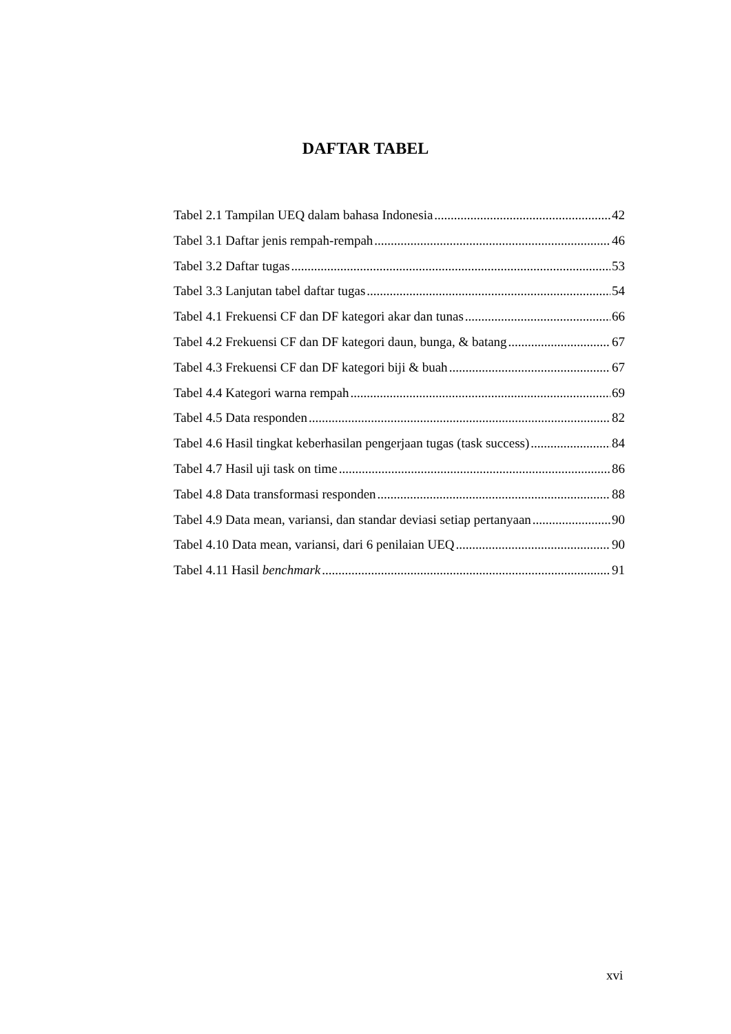DAFTAR TABEL
Tabel 2.1 Tampilan UEQ dalam bahasa Indonesia 42
Tabel 3.1 Daftar jenis rempah-rempah 46
Tabel 3.2 Daftar tugas 53
Tabel 3.3 Lanjutan tabel daftar tugas 54
Tabel 4.1 Frekuensi CF dan DF kategori akar dan tunas 66
Tabel 4.2 Frekuensi CF dan DF kategori daun, bunga, & batang 67
Tabel 4.3 Frekuensi CF dan DF kategori biji & buah 67
Tabel 4.4 Kategori warna rempah 69
Tabel 4.5 Data responden 82
Tabel 4.6 Hasil tingkat keberhasilan pengerjaan tugas (task success) 84
Tabel 4.7 Hasil uji task on time 86
Tabel 4.8 Data transformasi responden 88
Tabel 4.9 Data mean, variansi, dan standar deviasi setiap pertanyaan 90
Tabel 4.10 Data mean, variansi, dari 6 penilaian UEQ 90
Tabel 4.11 Hasil benchmark 91
xvi